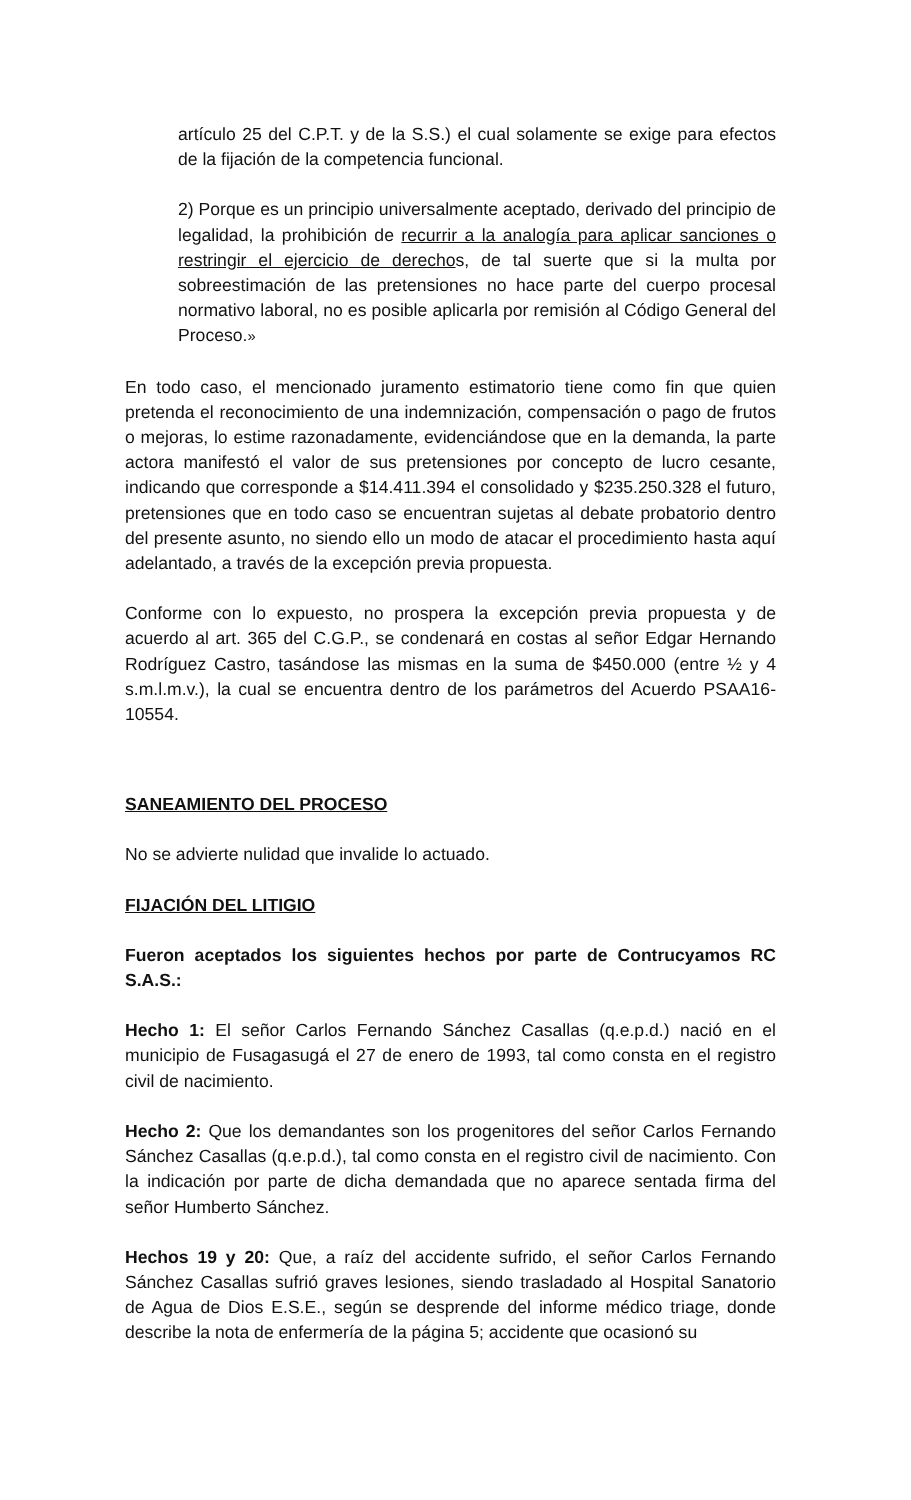artículo 25 del C.P.T. y de la S.S.) el cual solamente se exige para efectos de la fijación de la competencia funcional.
2) Porque es un principio universalmente aceptado, derivado del principio de legalidad, la prohibición de recurrir a la analogía para aplicar sanciones o restringir el ejercicio de derechos, de tal suerte que si la multa por sobreestimación de las pretensiones no hace parte del cuerpo procesal normativo laboral, no es posible aplicarla por remisión al Código General del Proceso.»
En todo caso, el mencionado juramento estimatorio tiene como fin que quien pretenda el reconocimiento de una indemnización, compensación o pago de frutos o mejoras, lo estime razonadamente, evidenciándose que en la demanda, la parte actora manifestó el valor de sus pretensiones por concepto de lucro cesante, indicando que corresponde a $14.411.394 el consolidado y $235.250.328 el futuro, pretensiones que en todo caso se encuentran sujetas al debate probatorio dentro del presente asunto, no siendo ello un modo de atacar el procedimiento hasta aquí adelantado, a través de la excepción previa propuesta.
Conforme con lo expuesto, no prospera la excepción previa propuesta y de acuerdo al art. 365 del C.G.P., se condenará en costas al señor Edgar Hernando Rodríguez Castro, tasándose las mismas en la suma de $450.000 (entre ½ y 4 s.m.l.m.v.), la cual se encuentra dentro de los parámetros del Acuerdo PSAA16-10554.
SANEAMIENTO DEL PROCESO
No se advierte nulidad que invalide lo actuado.
FIJACIÓN DEL LITIGIO
Fueron aceptados los siguientes hechos por parte de Contrucyamos RC S.A.S.:
Hecho 1: El señor Carlos Fernando Sánchez Casallas (q.e.p.d.) nació en el municipio de Fusagasugá el 27 de enero de 1993, tal como consta en el registro civil de nacimiento.
Hecho 2: Que los demandantes son los progenitores del señor Carlos Fernando Sánchez Casallas (q.e.p.d.), tal como consta en el registro civil de nacimiento. Con la indicación por parte de dicha demandada que no aparece sentada firma del señor Humberto Sánchez.
Hechos 19 y 20: Que, a raíz del accidente sufrido, el señor Carlos Fernando Sánchez Casallas sufrió graves lesiones, siendo trasladado al Hospital Sanatorio de Agua de Dios E.S.E., según se desprende del informe médico triage, donde describe la nota de enfermería de la página 5; accidente que ocasionó su